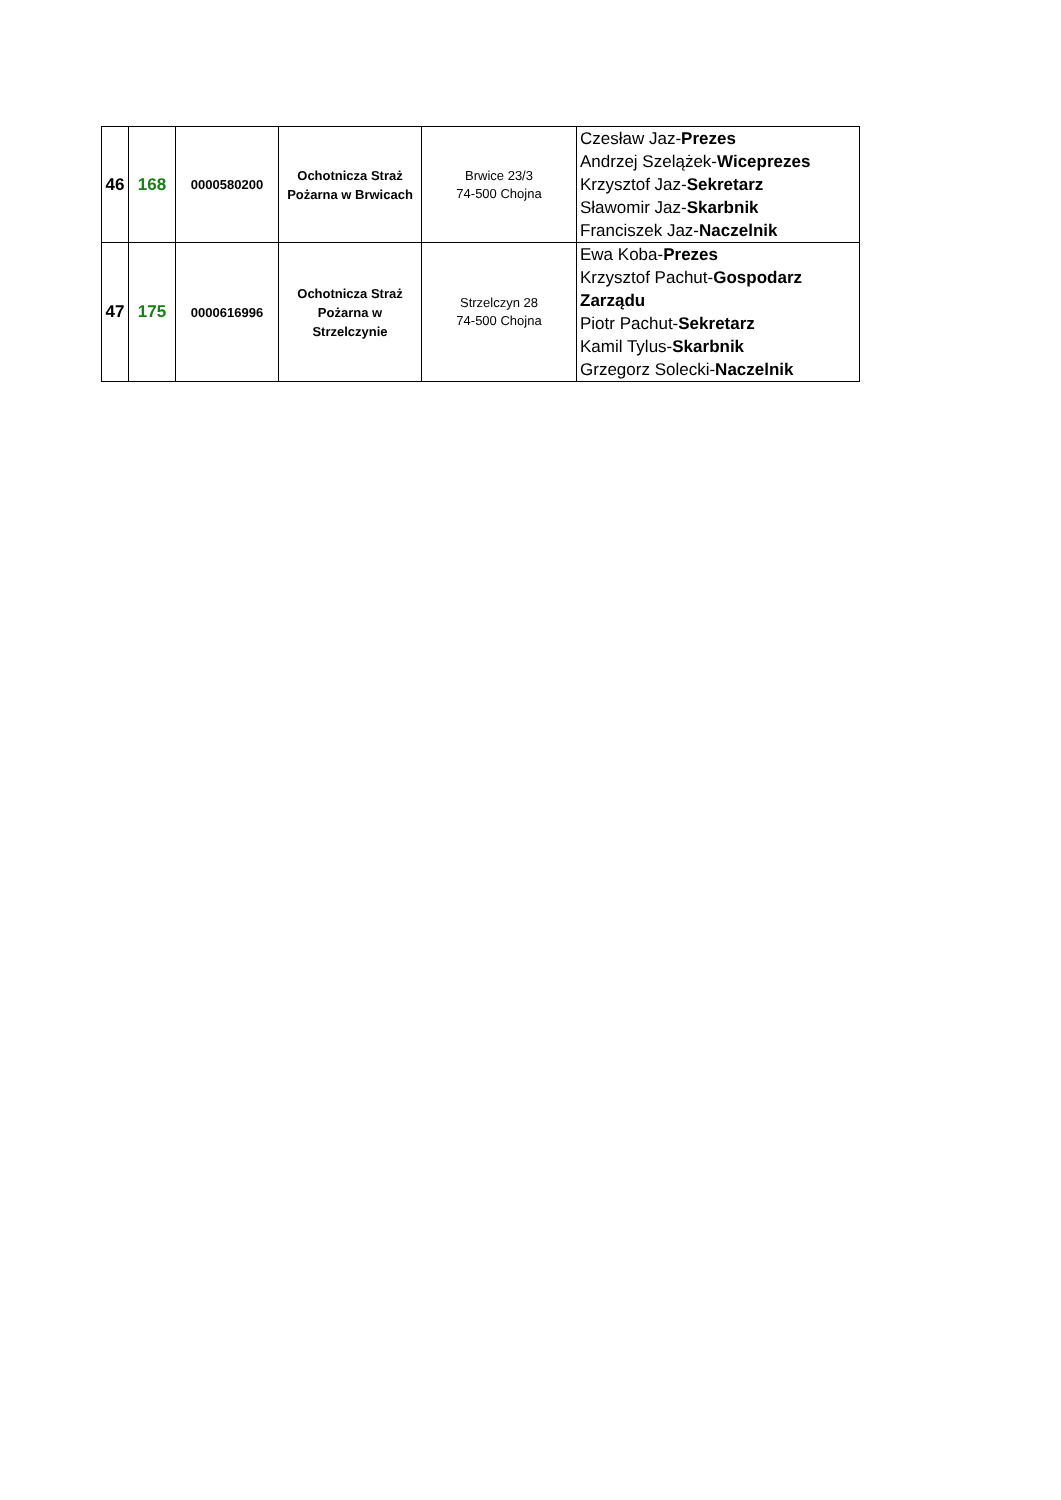| 46 | 168 | 0000580200 | Ochotnicza Straż Pożarna w Brwicach | Brwice 23/3 74-500 Chojna | Czesław Jaz- Prezes Andrzej Szelążek- Wiceprezes Krzysztof Jaz- Sekretarz Sławomir Jaz- Skarbnik Franciszek Jaz- Naczelnik |
| 47 | 175 | 0000616996 | Ochotnicza Straż Pożarna w Strzelczynie | Strzelczyn 28 74-500 Chojna | Ewa Koba- Prezes Krzysztof Pachut- Gospodarz Zarządu Piotr Pachut- Sekretarz Kamil Tylus- Skarbnik Grzegorz Solecki- Naczelnik |